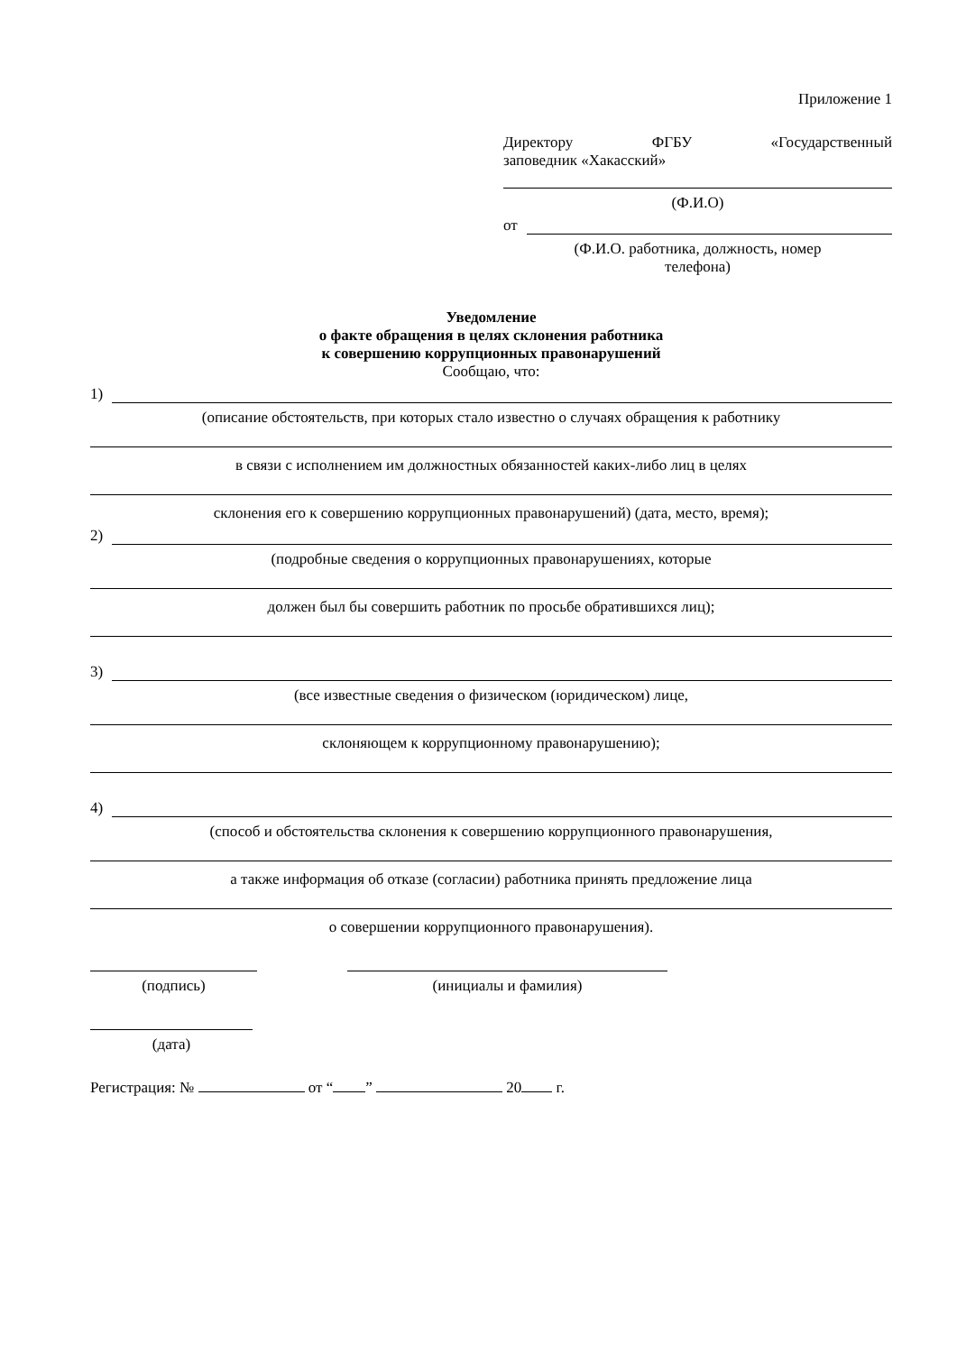Приложение 1
Директору ФГБУ «Государственный
заповедник «Хакасский»
(Ф.И.О)
от
(Ф.И.О. работника, должность, номер
телефона)
Уведомление
о факте обращения в целях склонения работника
к совершению коррупционных правонарушений
Сообщаю, что:
1)
(описание обстоятельств, при которых стало известно о случаях обращения к работнику
в связи с исполнением им должностных обязанностей каких-либо лиц в целях
склонения его к совершению коррупционных правонарушений) (дата, место, время);
2)
(подробные сведения о коррупционных правонарушениях, которые
должен был бы совершить работник по просьбе обратившихся лиц);
3)
(все известные сведения о физическом (юридическом) лице,
склоняющем к коррупционному правонарушению);
4)
(способ и обстоятельства склонения к совершению коррупционного правонарушения,
а также информация об отказе (согласии) работника принять предложение лица
о совершении коррупционного правонарушения).
(подпись) (инициалы и фамилия)
(дата)
Регистрация: № от “ ” 20 г.